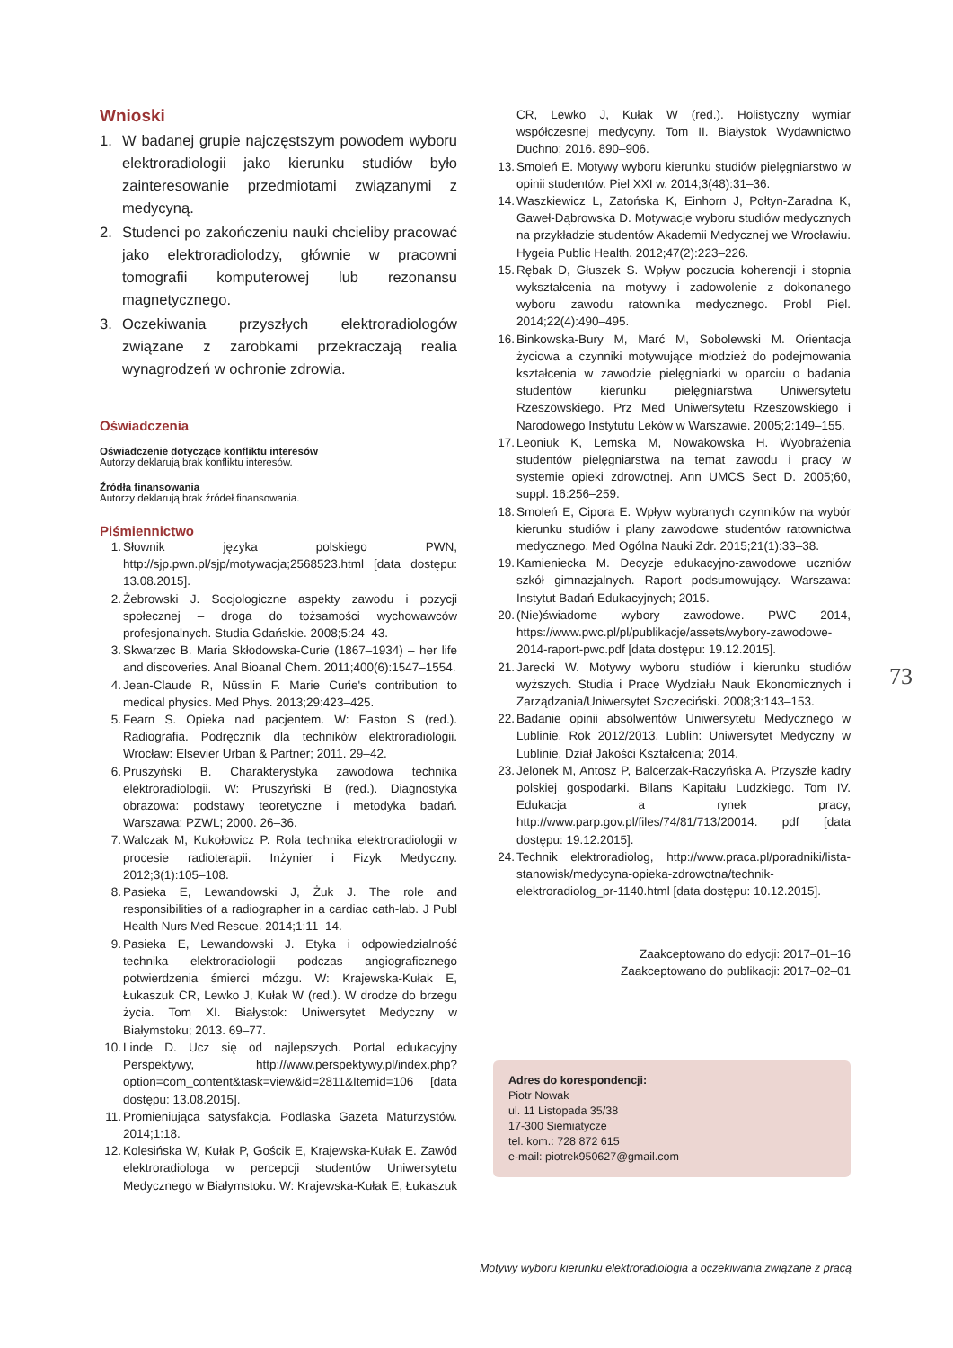Wnioski
1. W badanej grupie najczęstszym powodem wyboru elektroradiologii jako kierunku studiów było zainteresowanie przedmiotami związanymi z medycyną.
2. Studenci po zakończeniu nauki chcieliby pracować jako elektroradiolodzy, głównie w pracowni tomografii komputerowej lub rezonansu magnetycznego.
3. Oczekiwania przyszłych elektroradiologów związane z zarobkami przekraczają realia wynagrodzeń w ochronie zdrowia.
Oświadczenia
Oświadczenie dotyczące konfliktu interesów
Autorzy deklarują brak konfliktu interesów.
Źródła finansowania
Autorzy deklarują brak źródeł finansowania.
Piśmiennictwo
1. Słownik języka polskiego PWN, http://sjp.pwn.pl/sjp/motywacja;2568523.html [data dostępu: 13.08.2015].
2. Żebrowski J. Socjologiczne aspekty zawodu i pozycji społecznej – droga do tożsamości wychowawców profesjonalnych. Studia Gdańskie. 2008;5:24–43.
3. Skwarzec B. Maria Skłodowska-Curie (1867–1934) – her life and discoveries. Anal Bioanal Chem. 2011;400(6):1547–1554.
4. Jean-Claude R, Nüsslin F. Marie Curie's contribution to medical physics. Med Phys. 2013;29:423–425.
5. Fearn S. Opieka nad pacjentem. W: Easton S (red.). Radiografia. Podręcznik dla techników elektroradiologii. Wrocław: Elsevier Urban & Partner; 2011. 29–42.
6. Pruszyński B. Charakterystyka zawodowa technika elektroradiologii. W: Pruszyński B (red.). Diagnostyka obrazowa: podstawy teoretyczne i metodyka badań. Warszawa: PZWL; 2000. 26–36.
7. Walczak M, Kukołowicz P. Rola technika elektroradiologii w procesie radioterapii. Inżynier i Fizyk Medyczny. 2012;3(1):105–108.
8. Pasieka E, Lewandowski J, Żuk J. The role and responsibilities of a radiographer in a cardiac cath-lab. J Publ Health Nurs Med Rescue. 2014;1:11–14.
9. Pasieka E, Lewandowski J. Etyka i odpowiedzialność technika elektroradiologii podczas angiograficznego potwierdzenia śmierci mózgu. W: Krajewska-Kułak E, Łukaszuk CR, Lewko J, Kułak W (red.). W drodze do brzegu życia. Tom XI. Białystok: Uniwersytet Medyczny w Białymstoku; 2013. 69–77.
10. Linde D. Ucz się od najlepszych. Portal edukacyjny Perspektywy, http://www.perspektywy.pl/index.php?option=com_content&task=view&id=2811&Itemid=106 [data dostępu: 13.08.2015].
11. Promieniująca satysfakcja. Podlaska Gazeta Maturzystów. 2014;1:18.
12. Kolesińska W, Kułak P, Gościk E, Krajewska-Kułak E. Zawód elektroradiologa w percepcji studentów Uniwersytetu Medycznego w Białymstoku. W: Krajewska-Kułak E, Łukaszuk
CR, Lewko J, Kułak W (red.). Holistyczny wymiar współczesnej medycyny. Tom II. Białystok Wydawnictwo Duchno; 2016. 890–906.
13. Smoleń E. Motywy wyboru kierunku studiów pielęgniarstwo w opinii studentów. Piel XXI w. 2014;3(48):31–36.
14. Waszkiewicz L, Zatońska K, Einhorn J, Połtyn-Zaradna K, Gaweł-Dąbrowska D. Motywacje wyboru studiów medycznych na przykładzie studentów Akademii Medycznej we Wrocławiu. Hygeia Public Health. 2012;47(2):223–226.
15. Rębak D, Głuszek S. Wpływ poczucia koherencji i stopnia wykształcenia na motywy i zadowolenie z dokonanego wyboru zawodu ratownika medycznego. Probl Piel. 2014;22(4):490–495.
16. Binkowska-Bury M, Marć M, Sobolewski M. Orientacja życiowa a czynniki motywujące młodzież do podejmowania kształcenia w zawodzie pielęgniarki w oparciu o badania studentów kierunku pielęgniarstwa Uniwersytetu Rzeszowskiego. Prz Med Uniwersytetu Rzeszowskiego i Narodowego Instytutu Leków w Warszawie. 2005;2:149–155.
17. Leoniuk K, Lemska M, Nowakowska H. Wyobrażenia studentów pielęgniarstwa na temat zawodu i pracy w systemie opieki zdrowotnej. Ann UMCS Sect D. 2005;60, suppl. 16:256–259.
18. Smoleń E, Cipora E. Wpływ wybranych czynników na wybór kierunku studiów i plany zawodowe studentów ratownictwa medycznego. Med Ogólna Nauki Zdr. 2015;21(1):33–38.
19. Kamieniecka M. Decyzje edukacyjno-zawodowe uczniów szkół gimnazjalnych. Raport podsumowujący. Warszawa: Instytut Badań Edukacyjnych; 2015.
20. (Nie)świadome wybory zawodowe. PWC 2014, https://www.pwc.pl/pl/publikacje/assets/wybory-zawodowe-2014-raport-pwc.pdf [data dostępu: 19.12.2015].
21. Jarecki W. Motywy wyboru studiów i kierunku studiów wyższych. Studia i Prace Wydziału Nauk Ekonomicznych i Zarządzania/Uniwersytet Szczeciński. 2008;3:143–153.
22. Badanie opinii absolwentów Uniwersytetu Medycznego w Lublinie. Rok 2012/2013. Lublin: Uniwersytet Medyczny w Lublinie, Dział Jakości Kształcenia; 2014.
23. Jelonek M, Antosz P, Balcerzak-Raczyńska A. Przyszłe kadry polskiej gospodarki. Bilans Kapitału Ludzkiego. Tom IV. Edukacja a rynek pracy, http://www.parp.gov.pl/files/74/81/713/20014. pdf [data dostępu: 19.12.2015].
24. Technik elektroradiolog, http://www.praca.pl/poradniki/lista-stanowisk/medycyna-opieka-zdrowotna/technik-elektroradiolog_pr-1140.html [data dostępu: 10.12.2015].
Zaakceptowano do edycji: 2017–01–16
Zaakceptowano do publikacji: 2017–02–01
Adres do korespondencji:
Piotr Nowak
ul. 11 Listopada 35/38
17-300 Siemiatycze
tel. kom.: 728 872 615
e-mail: piotrek950627@gmail.com
73
Motywy wyboru kierunku elektroradiologia a oczekiwania związane z pracą